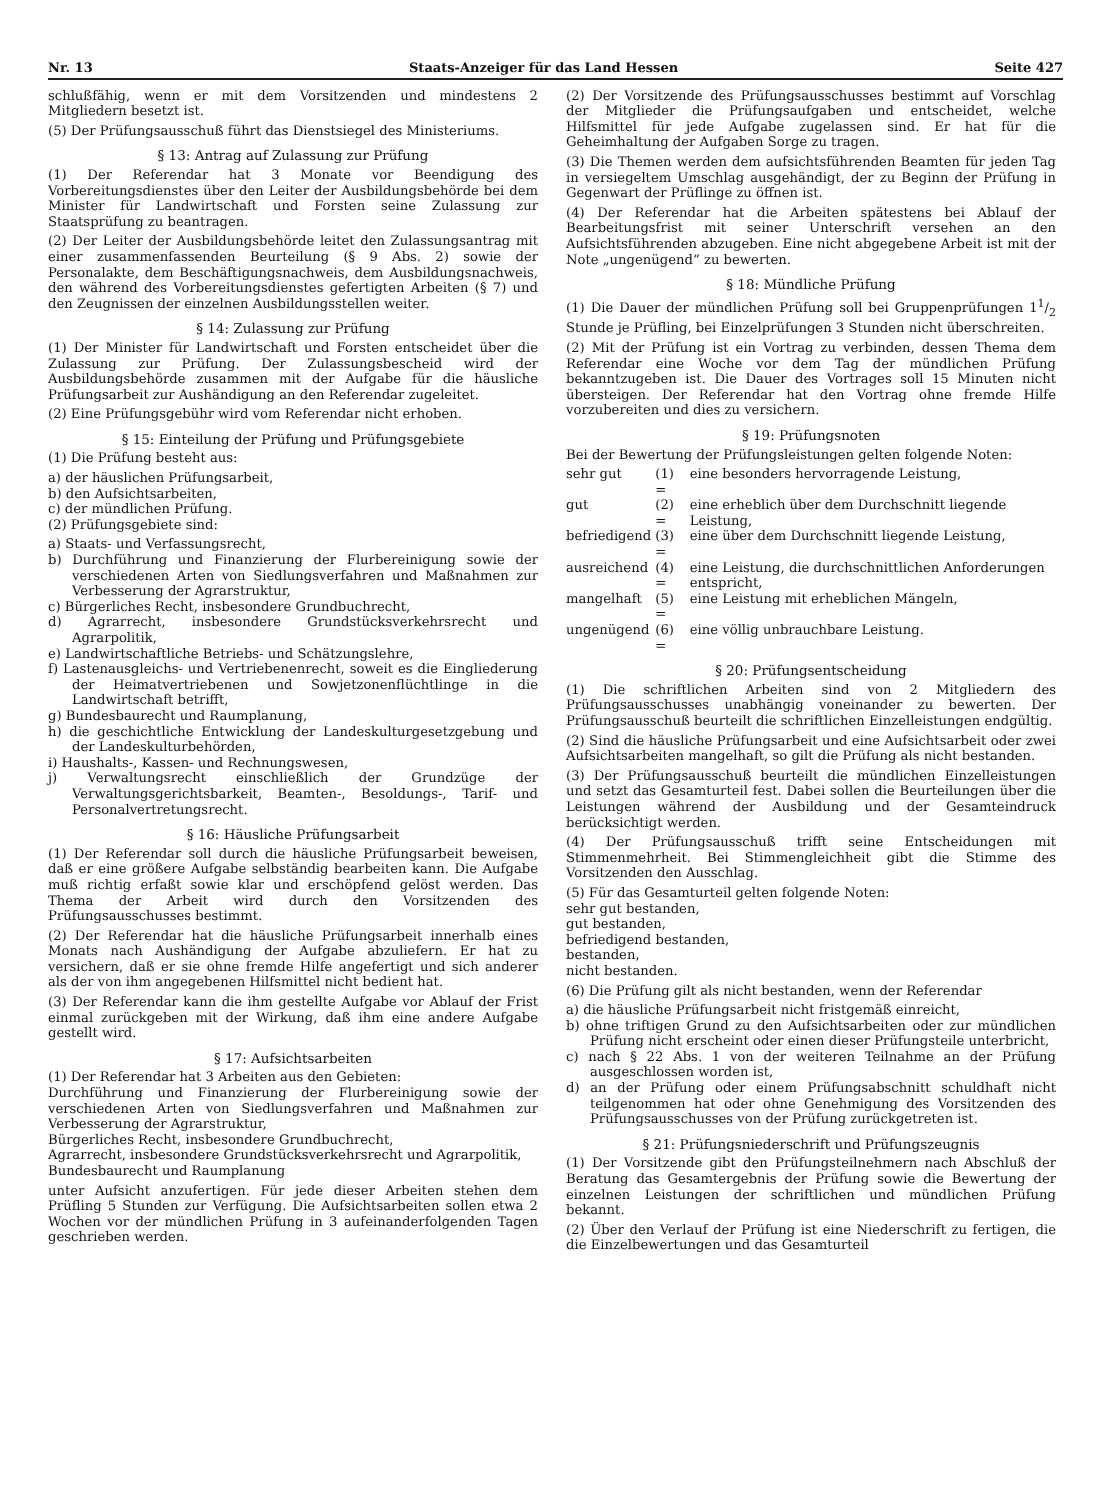Nr. 13 Staats-Anzeiger für das Land Hessen Seite 427
schlußfähig, wenn er mit dem Vorsitzenden und mindestens 2 Mitgliedern besetzt ist.
(5) Der Prüfungsausschuß führt das Dienstsiegel des Ministeriums.
§ 13: Antrag auf Zulassung zur Prüfung
(1) Der Referendar hat 3 Monate vor Beendigung des Vorbereitungsdienstes über den Leiter der Ausbildungsbehörde bei dem Minister für Landwirtschaft und Forsten seine Zulassung zur Staatsprüfung zu beantragen.
(2) Der Leiter der Ausbildungsbehörde leitet den Zulassungsantrag mit einer zusammenfassenden Beurteilung (§ 9 Abs. 2) sowie der Personalakte, dem Beschäftigungsnachweis, dem Ausbildungsnachweis, den während des Vorbereitungsdienstes gefertigten Arbeiten (§ 7) und den Zeugnissen der einzelnen Ausbildungsstellen weiter.
§ 14: Zulassung zur Prüfung
(1) Der Minister für Landwirtschaft und Forsten entscheidet über die Zulassung zur Prüfung. Der Zulassungsbescheid wird der Ausbildungsbehörde zusammen mit der Aufgabe für die häusliche Prüfungsarbeit zur Aushändigung an den Referendar zugeleitet.
(2) Eine Prüfungsgebühr wird vom Referendar nicht erhoben.
§ 15: Einteilung der Prüfung und Prüfungsgebiete
(1) Die Prüfung besteht aus:
a) der häuslichen Prüfungsarbeit,
b) den Aufsichtsarbeiten,
c) der mündlichen Prüfung.
(2) Prüfungsgebiete sind:
a) Staats- und Verfassungsrecht,
b) Durchführung und Finanzierung der Flurbereinigung sowie der verschiedenen Arten von Siedlungsverfahren und Maßnahmen zur Verbesserung der Agrarstruktur,
c) Bürgerliches Recht, insbesondere Grundbuchrecht,
d) Agrarrecht, insbesondere Grundstücksverkehrsrecht und Agrarpolitik,
e) Landwirtschaftliche Betriebs- und Schätzungslehre,
f) Lastenausgleichs- und Vertriebenenrecht, soweit es die Eingliederung der Heimatvertriebenen und Sowjetzonenflüchtlinge in die Landwirtschaft betrifft,
g) Bundesbaurecht und Raumplanung,
h) die geschichtliche Entwicklung der Landeskulturgesetzgebung und der Landeskulturbehörden,
i) Haushalts-, Kassen- und Rechnungswesen,
j) Verwaltungsrecht einschließlich der Grundzüge der Verwaltungsgerichtsbarkeit, Beamten-, Besoldungs-, Tarif- und Personalvertretungsrecht.
§ 16: Häusliche Prüfungsarbeit
(1) Der Referendar soll durch die häusliche Prüfungsarbeit beweisen, daß er eine größere Aufgabe selbständig bearbeiten kann. Die Aufgabe muß richtig erfaßt sowie klar und erschöpfend gelöst werden. Das Thema der Arbeit wird durch den Vorsitzenden des Prüfungsausschusses bestimmt.
(2) Der Referendar hat die häusliche Prüfungsarbeit innerhalb eines Monats nach Aushändigung der Aufgabe abzuliefern. Er hat zu versichern, daß er sie ohne fremde Hilfe angefertigt und sich anderer als der von ihm angegebenen Hilfsmittel nicht bedient hat.
(3) Der Referendar kann die ihm gestellte Aufgabe vor Ablauf der Frist einmal zurückgeben mit der Wirkung, daß ihm eine andere Aufgabe gestellt wird.
§ 17: Aufsichtsarbeiten
(1) Der Referendar hat 3 Arbeiten aus den Gebieten:
Durchführung und Finanzierung der Flurbereinigung sowie der verschiedenen Arten von Siedlungsverfahren und Maßnahmen zur Verbesserung der Agrarstruktur,
Bürgerliches Recht, insbesondere Grundbuchrecht,
Agrarrecht, insbesondere Grundstücksverkehrsrecht und Agrarpolitik,
Bundesbaurecht und Raumplanung
unter Aufsicht anzufertigen. Für jede dieser Arbeiten stehen dem Prüfling 5 Stunden zur Verfügung. Die Aufsichtsarbeiten sollen etwa 2 Wochen vor der mündlichen Prüfung in 3 aufeinanderfolgenden Tagen geschrieben werden.
(2) Der Vorsitzende des Prüfungsausschusses bestimmt auf Vorschlag der Mitglieder die Prüfungsaufgaben und entscheidet, welche Hilfsmittel für jede Aufgabe zugelassen sind. Er hat für die Geheimhaltung der Aufgaben Sorge zu tragen.
(3) Die Themen werden dem aufsichtsführenden Beamten für jeden Tag in versiegeltem Umschlag ausgehändigt, der zu Beginn der Prüfung in Gegenwart der Prüflinge zu öffnen ist.
(4) Der Referendar hat die Arbeiten spätestens bei Ablauf der Bearbeitungsfrist mit seiner Unterschrift versehen an den Aufsichtsführenden abzugeben. Eine nicht abgegebene Arbeit ist mit der Note „ungenügend“ zu bewerten.
§ 18: Mündliche Prüfung
(1) Die Dauer der mündlichen Prüfung soll bei Gruppenprüfungen 11/2 Stunde je Prüfling, bei Einzelprüfungen 3 Stunden nicht überschreiten.
(2) Mit der Prüfung ist ein Vortrag zu verbinden, dessen Thema dem Referendar eine Woche vor dem Tag der mündlichen Prüfung bekanntzugeben ist. Die Dauer des Vortrages soll 15 Minuten nicht übersteigen. Der Referendar hat den Vortrag ohne fremde Hilfe vorzubereiten und dies zu versichern.
§ 19: Prüfungsnoten
Bei der Bewertung der Prüfungsleistungen gelten folgende Noten:
| sehr gut | (1) = | eine besonders hervorragende Leistung, |
| gut | (2) = | eine erheblich über dem Durchschnitt liegende Leistung, |
| befriedigend | (3) = | eine über dem Durchschnitt liegende Leistung, |
| ausreichend | (4) = | eine Leistung, die durchschnittlichen Anforderungen entspricht, |
| mangelhaft | (5) = | eine Leistung mit erheblichen Mängeln, |
| ungenügend | (6) = | eine völlig unbrauchbare Leistung. |
§ 20: Prüfungsentscheidung
(1) Die schriftlichen Arbeiten sind von 2 Mitgliedern des Prüfungsausschusses unabhängig voneinander zu bewerten. Der Prüfungsausschuß beurteilt die schriftlichen Einzelleistungen endgültig.
(2) Sind die häusliche Prüfungsarbeit und eine Aufsichtsarbeit oder zwei Aufsichtsarbeiten mangelhaft, so gilt die Prüfung als nicht bestanden.
(3) Der Prüfungsausschuß beurteilt die mündlichen Einzelleistungen und setzt das Gesamturteil fest. Dabei sollen die Beurteilungen über die Leistungen während der Ausbildung und der Gesamteindruck berücksichtigt werden.
(4) Der Prüfungsausschuß trifft seine Entscheidungen mit Stimmenmehrheit. Bei Stimmengleichheit gibt die Stimme des Vorsitzenden den Ausschlag.
(5) Für das Gesamturteil gelten folgende Noten:
sehr gut bestanden,
gut bestanden,
befriedigend bestanden,
bestanden,
nicht bestanden.
(6) Die Prüfung gilt als nicht bestanden, wenn der Referendar
a) die häusliche Prüfungsarbeit nicht fristgemäß einreicht,
b) ohne triftigen Grund zu den Aufsichtsarbeiten oder zur mündlichen Prüfung nicht erscheint oder einen dieser Prüfungsteile unterbricht,
c) nach § 22 Abs. 1 von der weiteren Teilnahme an der Prüfung ausgeschlossen worden ist,
d) an der Prüfung oder einem Prüfungsabschnitt schuldhaft nicht teilgenommen hat oder ohne Genehmigung des Vorsitzenden des Prüfungsausschusses von der Prüfung zurückgetreten ist.
§ 21: Prüfungsniederschrift und Prüfungszeugnis
(1) Der Vorsitzende gibt den Prüfungsteilnehmern nach Abschluß der Beratung das Gesamtergebnis der Prüfung sowie die Bewertung der einzelnen Leistungen der schriftlichen und mündlichen Prüfung bekannt.
(2) Über den Verlauf der Prüfung ist eine Niederschrift zu fertigen, die die Einzelbewertungen und das Gesamturteil